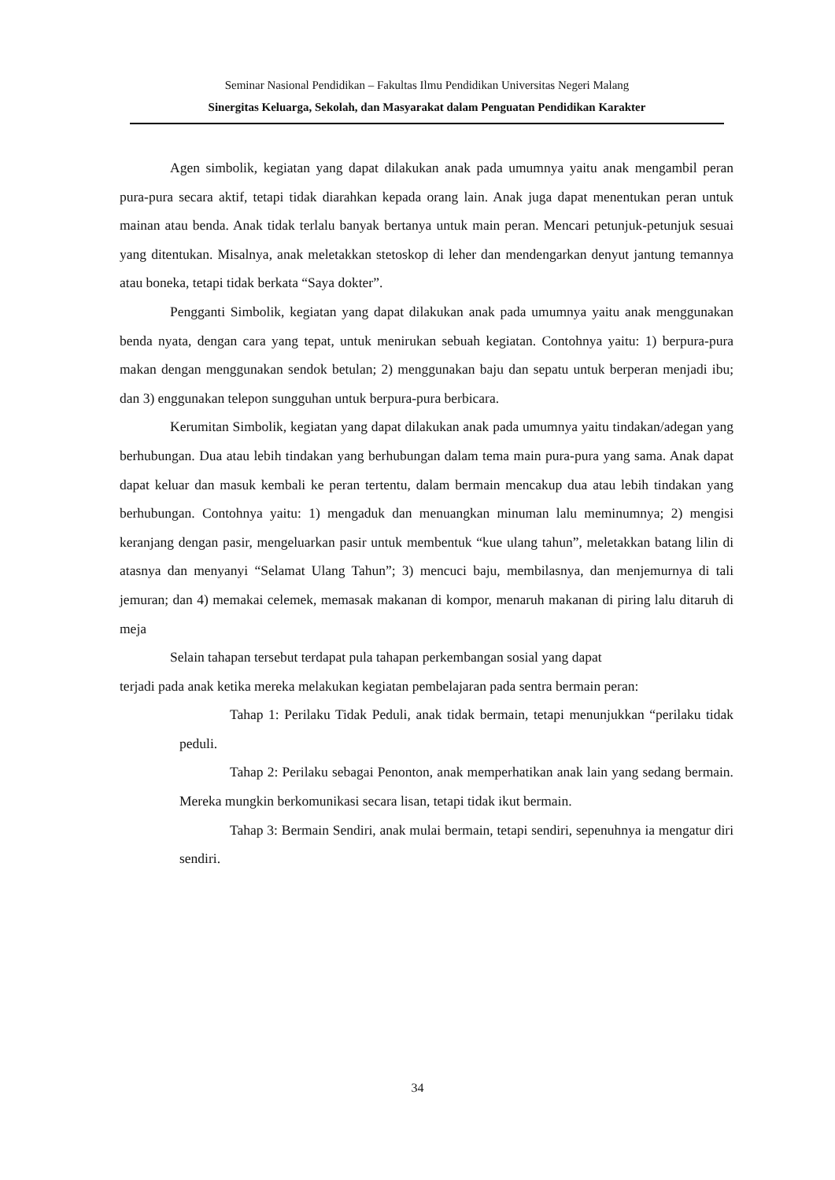Seminar Nasional Pendidikan – Fakultas Ilmu Pendidikan Universitas Negeri Malang
Sinergitas Keluarga, Sekolah, dan Masyarakat dalam Penguatan Pendidikan Karakter
Agen simbolik, kegiatan yang dapat dilakukan anak pada umumnya yaitu anak mengambil peran pura-pura secara aktif, tetapi tidak diarahkan kepada orang lain. Anak juga dapat menentukan peran untuk mainan atau benda. Anak tidak terlalu banyak bertanya untuk main peran. Mencari petunjuk-petunjuk sesuai yang ditentukan. Misalnya, anak meletakkan stetoskop di leher dan mendengarkan denyut jantung temannya atau boneka, tetapi tidak berkata “Saya dokter”.
Pengganti Simbolik, kegiatan yang dapat dilakukan anak pada umumnya yaitu anak menggunakan benda nyata, dengan cara yang tepat, untuk menirukan sebuah kegiatan. Contohnya yaitu: 1) berpura-pura makan dengan menggunakan sendok betulan; 2) menggunakan baju dan sepatu untuk berperan menjadi ibu; dan 3) enggunakan telepon sungguhan untuk berpura-pura berbicara.
Kerumitan Simbolik, kegiatan yang dapat dilakukan anak pada umumnya yaitu tindakan/adegan yang berhubungan. Dua atau lebih tindakan yang berhubungan dalam tema main pura-pura yang sama. Anak dapat dapat keluar dan masuk kembali ke peran tertentu, dalam bermain mencakup dua atau lebih tindakan yang berhubungan. Contohnya yaitu: 1) mengaduk dan menuangkan minuman lalu meminumnya; 2) mengisi keranjang dengan pasir, mengeluarkan pasir untuk membentuk “kue ulang tahun”, meletakkan batang lilin di atasnya dan menyanyi “Selamat Ulang Tahun”; 3) mencuci baju, membilasnya, dan menjemurnya di tali jemuran; dan 4) memakai celemek, memasak makanan di kompor, menaruh makanan di piring lalu ditaruh di meja
Selain tahapan tersebut terdapat pula tahapan perkembangan sosial yang dapat
terjadi pada anak ketika mereka melakukan kegiatan pembelajaran pada sentra bermain peran:
Tahap 1: Perilaku Tidak Peduli, anak tidak bermain, tetapi menunjukkan “perilaku tidak peduli.
Tahap 2: Perilaku sebagai Penonton, anak memperhatikan anak lain yang sedang bermain. Mereka mungkin berkomunikasi secara lisan, tetapi tidak ikut bermain.
Tahap 3: Bermain Sendiri, anak mulai bermain, tetapi sendiri, sepenuhnya ia mengatur diri sendiri.
34